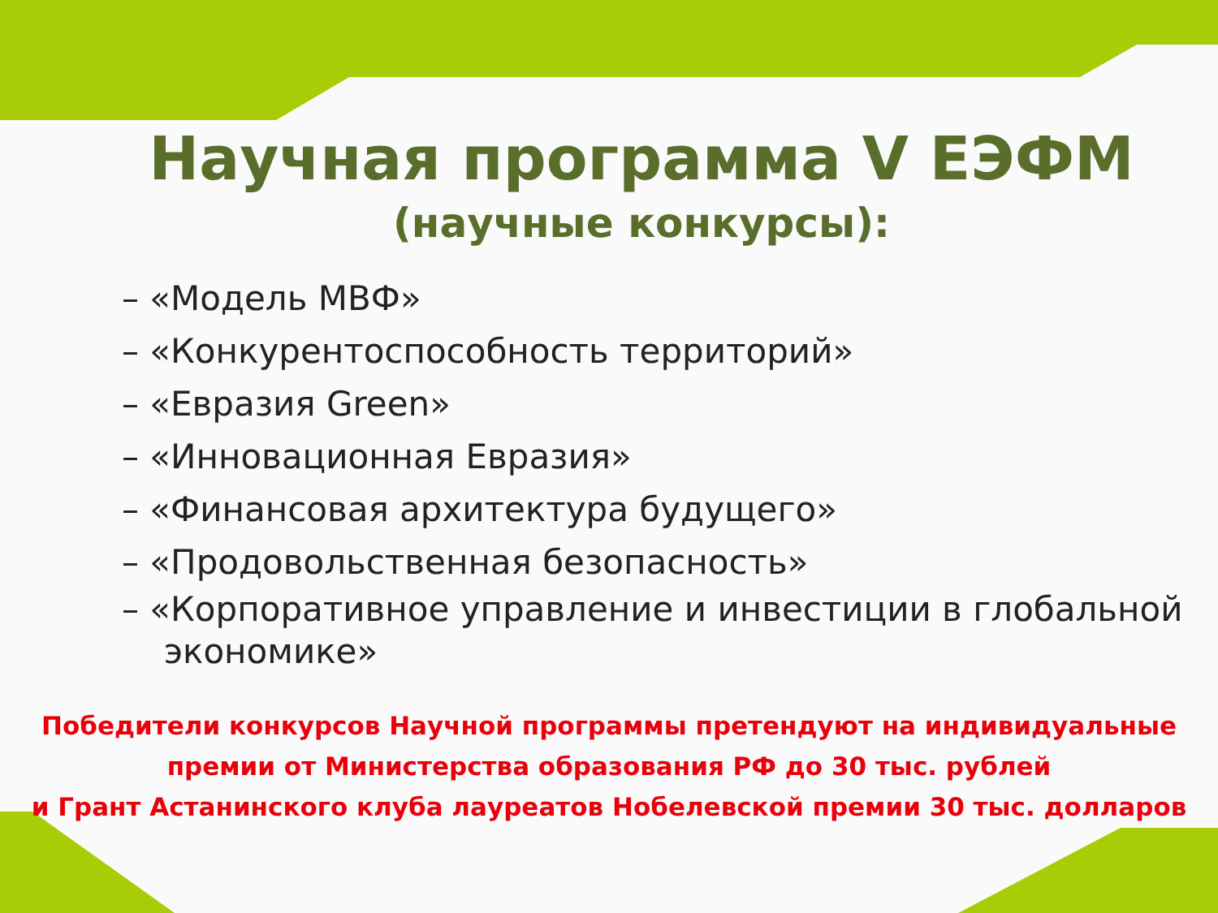Научная программа V ЕЭФМ
(научные конкурсы):
– «Модель МВФ»
– «Конкурентоспособность территорий»
– «Евразия Green»
– «Инновационная Евразия»
– «Финансовая архитектура будущего»
– «Продовольственная безопасность»
– «Корпоративное управление и инвестиции в глобальной экономике»
Победители конкурсов Научной программы претендуют на индивидуальные
премии от Министерства образования РФ до 30 тыс. рублей
и Грант Астанинского клуба лауреатов Нобелевской премии 30 тыс. долларов